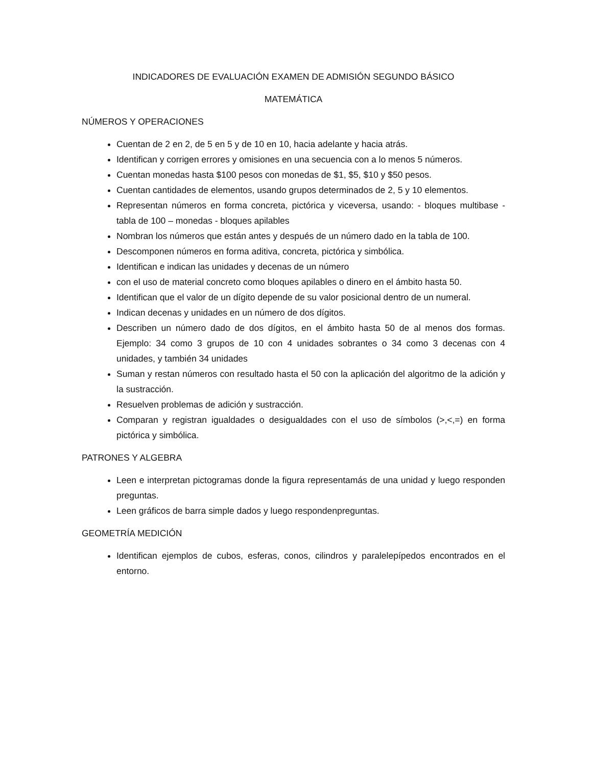INDICADORES DE EVALUACIÓN EXAMEN DE ADMISIÓN SEGUNDO BÁSICO
MATEMÁTICA
NÚMEROS Y OPERACIONES
Cuentan de 2 en 2, de 5 en 5 y de 10 en 10, hacia adelante y hacia atrás.
Identifican y corrigen errores y omisiones en una secuencia con a lo menos 5 números.
Cuentan monedas hasta $100 pesos con monedas de $1, $5, $10 y $50 pesos.
Cuentan cantidades de elementos, usando grupos determinados de 2, 5 y 10 elementos.
Representan números en forma concreta, pictórica y viceversa, usando: - bloques multibase - tabla de 100 – monedas - bloques apilables
Nombran los números que están antes y después de un número dado en la tabla de 100.
Descomponen números en forma aditiva, concreta, pictórica y simbólica.
Identifican e indican las unidades y decenas de un número
con el uso de material concreto como bloques apilables o dinero en el ámbito hasta 50.
Identifican que el valor de un dígito depende de su valor posicional dentro de un numeral.
Indican decenas y unidades en un número de dos dígitos.
Describen un número dado de dos dígitos, en el ámbito hasta 50 de al menos dos formas. Ejemplo: 34 como 3 grupos de 10 con 4 unidades sobrantes o 34 como 3 decenas con 4 unidades, y también 34 unidades
Suman y restan números con resultado hasta el 50 con la aplicación del algoritmo de la adición y la sustracción.
Resuelven problemas de adición y sustracción.
Comparan y registran igualdades o desigualdades con el uso de símbolos (>,<,=) en forma pictórica y simbólica.
PATRONES Y ALGEBRA
Leen e interpretan pictogramas donde la figura representamás de una unidad y luego responden preguntas.
Leen gráficos de barra simple dados y luego respondenpreguntas.
GEOMETRÍA MEDICIÓN
Identifican ejemplos de cubos, esferas, conos, cilindros y paralelepípedos encontrados en el entorno.